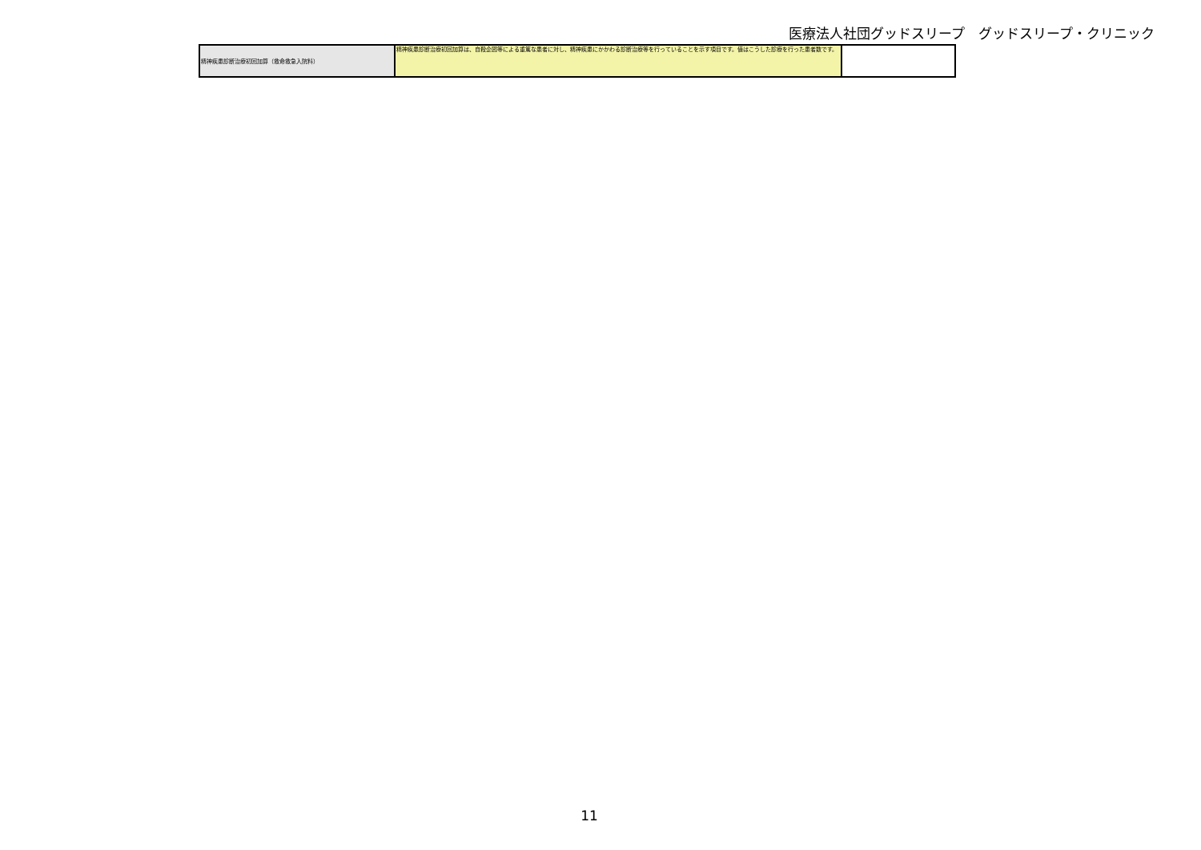医療法人社団グッドスリープ　グッドスリープ・クリニック
| 精神疾患診断治療初回加算（救命救急入院料） | 精神疾患診断治療初回加算は、自殺企図等による重篤な患者に対し、精神疾患にかかわる診断治療等を行っていることを示す項目です。値はこうした診療を行った患者数です。 | |
11